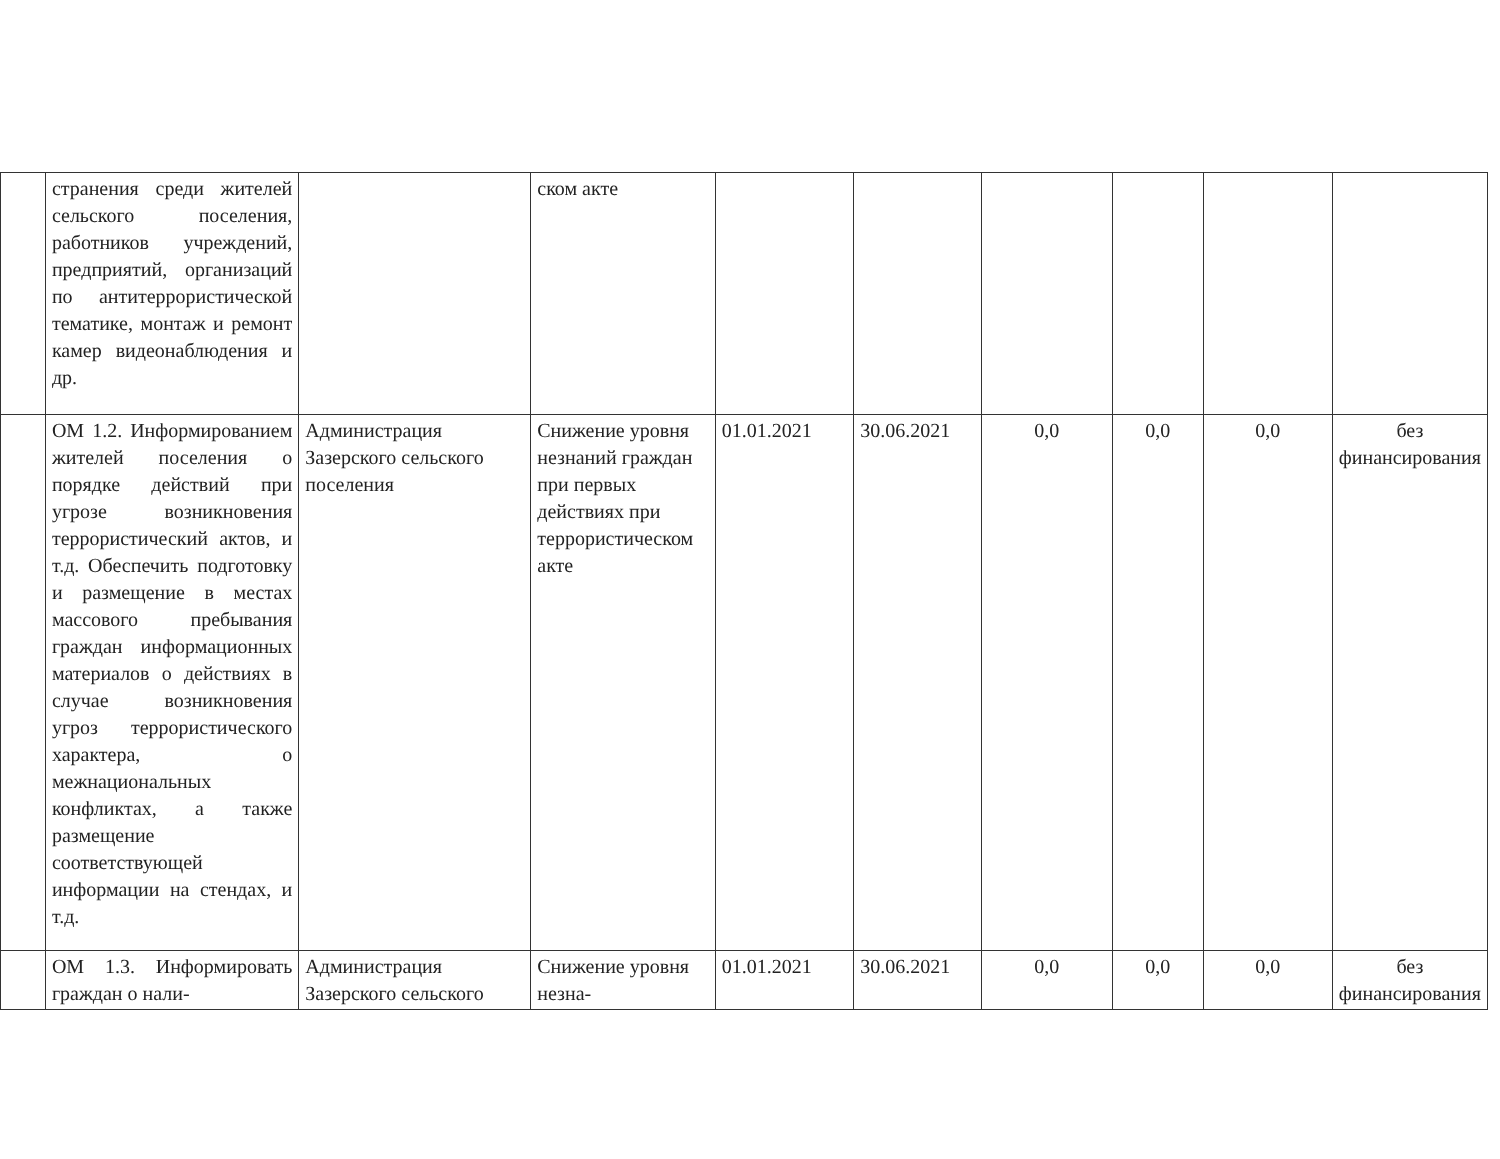| | странения среди жителей сельского поселения, работников учреждений, предприятий, организаций по антитеррористической тематике, монтаж и ремонт камер видеонаблюдения и др. | | ском акте | | | | | | |
| | ОМ 1.2. Информированием жителей поселения о порядке действий при угрозе возникновения террористический актов, и т.д. Обеспечить подготовку и размещение в местах массового пребывания граждан информационных материалов о действиях в случае возникновения угроз террористического характера, о межнациональных конфликтах, а также размещение соответствующей информации на стендах, и т.д. | Администрация Зазерского сельского поселения | Снижение уровня незнаний граждан при первых действиях при террористическом акте | 01.01.2021 | 30.06.2021 | 0,0 | 0,0 | 0,0 | без финансирования |
| | ОМ 1.3. Информировать граждан о нали- | Администрация Зазерского сельского | Снижение уровня незна- | 01.01.2021 | 30.06.2021 | 0,0 | 0,0 | 0,0 | без финансирования |